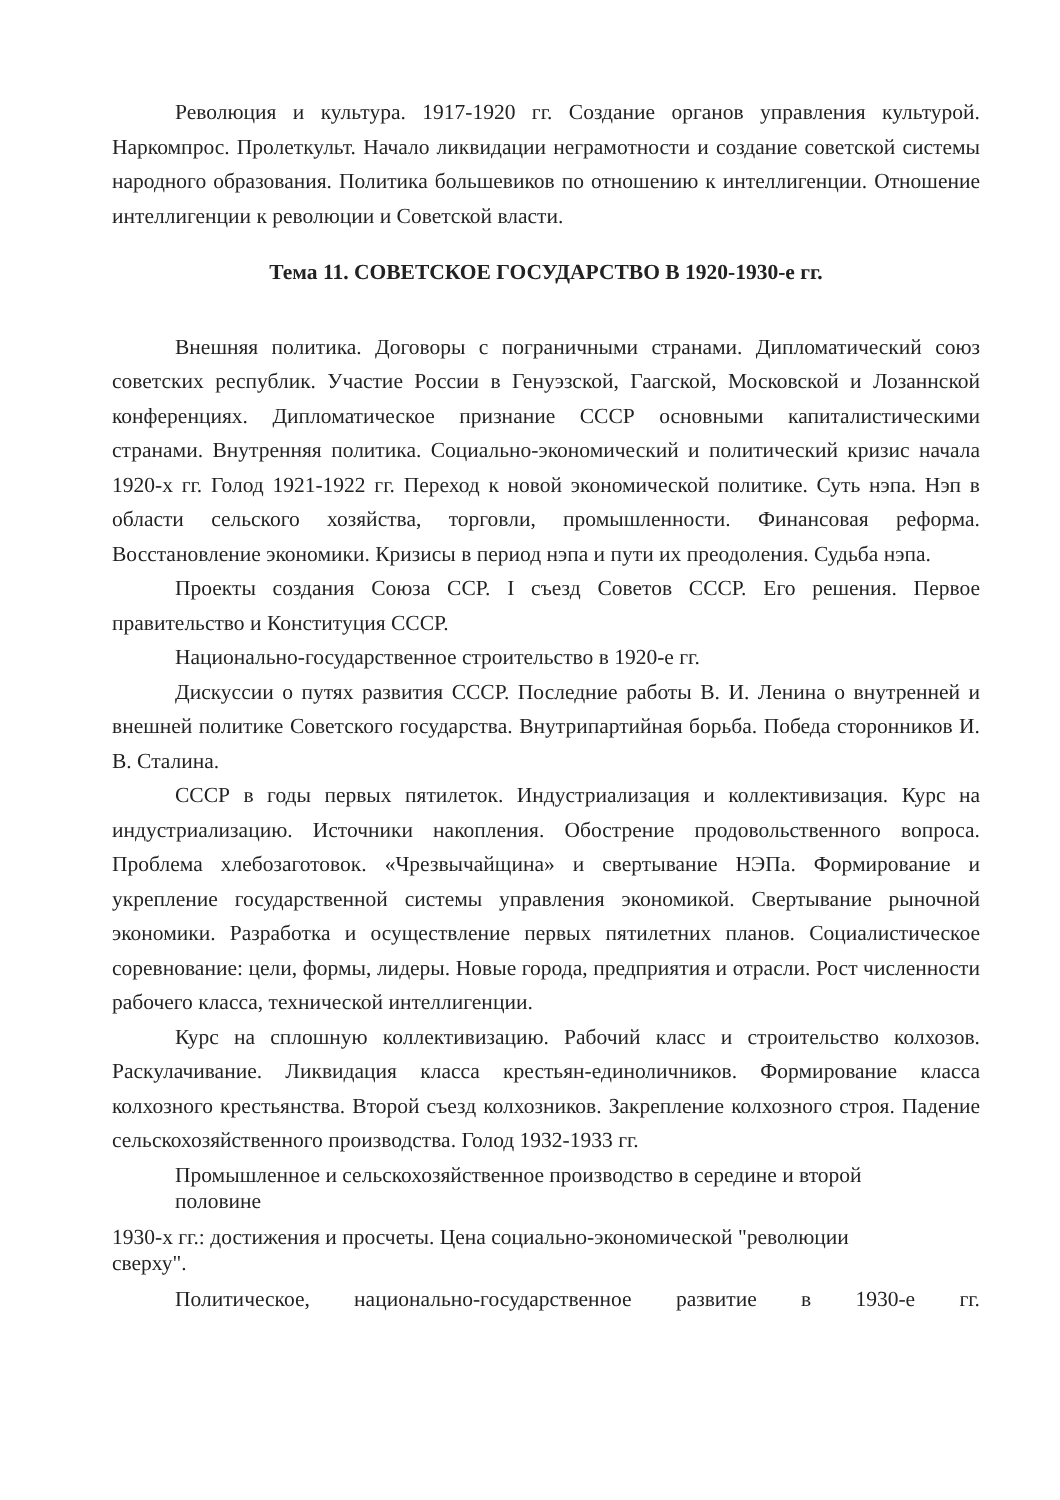Революция и культура. 1917-1920 гг. Создание органов управления культурой. Наркомпрос. Пролеткульт. Начало ликвидации неграмотности и создание советской системы народного образования. Политика большевиков по отношению к интеллигенции. Отношение интеллигенции к революции и Советской власти.
Тема 11. СОВЕТСКОЕ ГОСУДАРСТВО В 1920-1930-е гг.
Внешняя политика. Договоры с пограничными странами. Дипломатический союз советских республик. Участие России в Генуэзской, Гаагской, Московской и Лозаннской конференциях. Дипломатическое признание СССР основными капиталистическими странами. Внутренняя политика. Социально-экономический и политический кризис начала 1920-х гг. Голод 1921-1922 гг. Переход к новой экономической политике. Суть нэпа. Нэп в области сельского хозяйства, торговли, промышленности. Финансовая реформа. Восстановление экономики. Кризисы в период нэпа и пути их преодоления. Судьба нэпа.
Проекты создания Союза ССР. I съезд Советов СССР. Его решения. Первое правительство и Конституция СССР.
Национально-государственное строительство в 1920-е гг.
Дискуссии о путях развития СССР. Последние работы В. И. Ленина о внутренней и внешней политике Советского государства. Внутрипартийная борьба. Победа сторонников И. В. Сталина.
СССР в годы первых пятилеток. Индустриализация и коллективизация. Курс на индустриализацию. Источники накопления. Обострение продовольственного вопроса. Проблема хлебозаготовок. «Чрезвычайщина» и свертывание НЭПа. Формирование и укрепление государственной системы управления экономикой. Свертывание рыночной экономики. Разработка и осуществление первых пятилетних планов. Социалистическое соревнование: цели, формы, лидеры. Новые города, предприятия и отрасли. Рост численности рабочего класса, технической интеллигенции.
Курс на сплошную коллективизацию. Рабочий класс и строительство колхозов. Раскулачивание. Ликвидация класса крестьян-единоличников. Формирование класса колхозного крестьянства. Второй съезд колхозников. Закрепление колхозного строя. Падение сельскохозяйственного производства. Голод 1932-1933 гг.
Промышленное и сельскохозяйственное производство в середине и второй половине
1930-х гг.: достижения и просчеты. Цена социально-экономической "революции сверху".
Политическое, национально-государственное развитие в 1930-е гг.